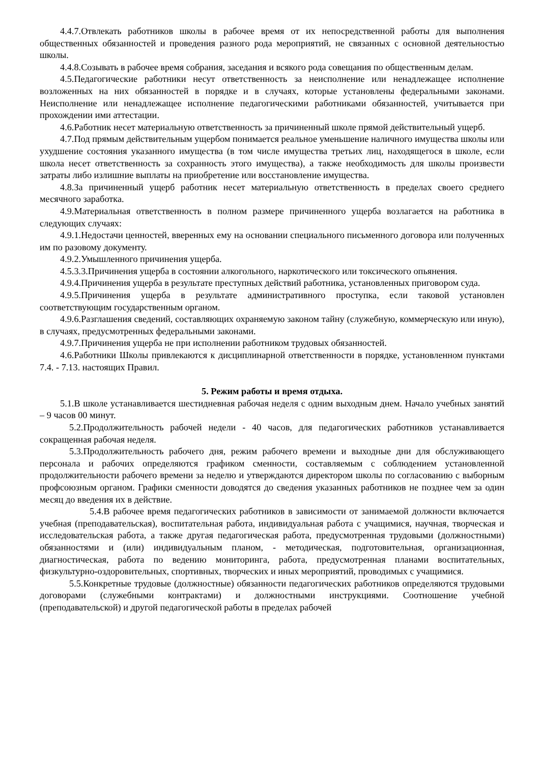4.4.7.Отвлекать работников школы в рабочее время от их непосредственной работы для выполнения общественных обязанностей и проведения разного рода мероприятий, не связанных с основной деятельностью школы.
4.4.8.Созывать в рабочее время собрания, заседания и всякого рода совещания по общественным делам.
4.5.Педагогические работники несут ответственность за неисполнение или ненадлежащее исполнение возложенных на них обязанностей в порядке и в случаях, которые установлены федеральными законами. Неисполнение или ненадлежащее исполнение педагогическими работниками обязанностей, учитывается при прохождении ими аттестации.
4.6.Работник несет материальную ответственность за причиненный школе прямой действительный ущерб.
4.7.Под прямым действительным ущербом понимается реальное уменьшение наличного имущества школы или ухудшение состояния указанного имущества (в том числе имущества третьих лиц, находящегося в школе, если школа несет ответственность за сохранность этого имущества), а также необходимость для школы произвести затраты либо излишние выплаты на приобретение или восстановление имущества.
4.8.За причиненный ущерб работник несет материальную ответственность в пределах своего среднего месячного заработка.
4.9.Материальная ответственность в полном размере причиненного ущерба возлагается на работника в следующих случаях:
4.9.1.Недостачи ценностей, вверенных ему на основании специального письменного договора или полученных им по разовому документу.
4.9.2.Умышленного причинения ущерба.
4.5.3.3.Причинения ущерба в состоянии алкогольного, наркотического или токсического опьянения.
4.9.4.Причинения ущерба в результате преступных действий работника, установленных приговором суда.
4.9.5.Причинения ущерба в результате административного проступка, если таковой установлен соответствующим государственным органом.
4.9.6.Разглашения сведений, составляющих охраняемую законом тайну (служебную, коммерческую или иную), в случаях, предусмотренных федеральными законами.
4.9.7.Причинения ущерба не при исполнении работником трудовых обязанностей.
4.6.Работники Школы привлекаются к дисциплинарной ответственности в порядке, установленном пунктами 7.4. - 7.13. настоящих Правил.
5. Режим работы и время отдыха.
5.1.В школе устанавливается шестидневная рабочая неделя с одним выходным днем. Начало учебных занятий – 9 часов 00 минут.
5.2.Продолжительность рабочей недели - 40 часов, для педагогических работников устанавливается сокращенная рабочая неделя.
5.3.Продолжительность рабочего дня, режим рабочего времени и выходные дни для обслуживающего персонала и рабочих определяются графиком сменности, составляемым с соблюдением установленной продолжительности рабочего времени за неделю и утверждаются директором школы по согласованию с выборным профсоюзным органом. Графики сменности доводятся до сведения указанных работников не позднее чем за один месяц до введения их в действие.
5.4.В рабочее время педагогических работников в зависимости от занимаемой должности включается учебная (преподавательская), воспитательная работа, индивидуальная работа с учащимися, научная, творческая и исследовательская работа, а также другая педагогическая работа, предусмотренная трудовыми (должностными) обязанностями и (или) индивидуальным планом, - методическая, подготовительная, организационная, диагностическая, работа по ведению мониторинга, работа, предусмотренная планами воспитательных, физкультурно-оздоровительных, спортивных, творческих и иных мероприятий, проводимых с учащимися.
5.5.Конкретные трудовые (должностные) обязанности педагогических работников определяются трудовыми договорами (служебными контрактами) и должностными инструкциями. Соотношение учебной (преподавательской) и другой педагогической работы в пределах рабочей